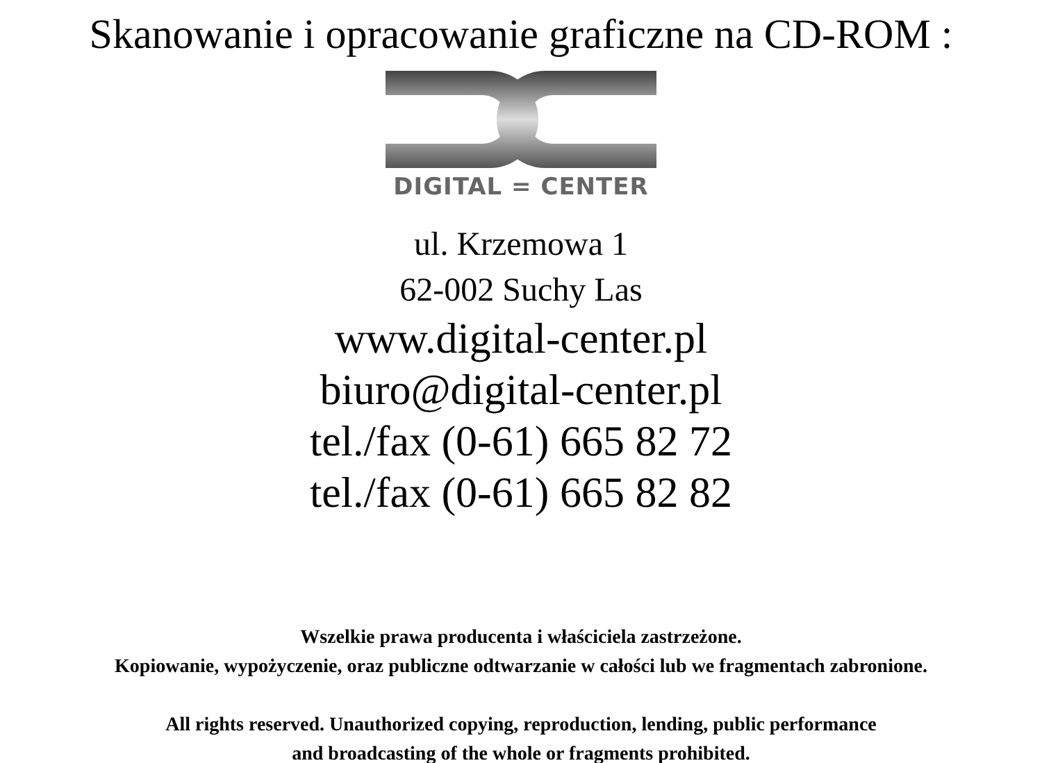Skanowanie i opracowanie graficzne na CD-ROM :
DIGITAL = CENTER
ul. Krzemowa 1
62-002 Suchy Las
www.digital-center.pl
biuro@digital-center.pl
tel./fax (0-61) 665 82 72
tel./fax (0-61) 665 82 82
Wszelkie prawa producenta i właściciela zastrzeżone.
Kopiowanie, wypożyczenie, oraz publiczne odtwarzanie w całości lub we fragmentach zabronione.
All rights reserved. Unauthorized copying, reproduction, lending, public performance
and broadcasting of the whole or fragments prohibited.